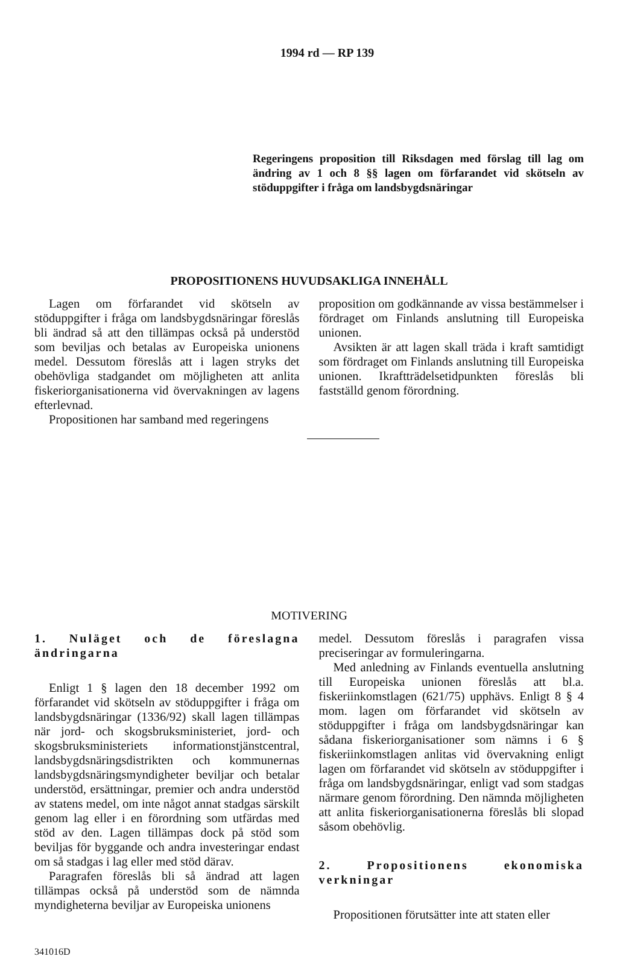1994 rd — RP 139
Regeringens proposition till Riksdagen med förslag till lag om ändring av 1 och 8 §§ lagen om förfarandet vid skötseln av stöduppgifter i fråga om landsbygdsnäringar
PROPOSITIONENS HUVUDSAKLIGA INNEHÅLL
Lagen om förfarandet vid skötseln av stöduppgifter i fråga om landsbygdsnäringar föreslås bli ändrad så att den tillämpas också på understöd som beviljas och betalas av Europeiska unionens medel. Dessutom föreslås att i lagen stryks det obehövliga stadgandet om möjligheten att anlita fiskeriorganisationerna vid övervakningen av lagens efterlevnad.
Propositionen har samband med regeringens
proposition om godkännande av vissa bestämmelser i fördraget om Finlands anslutning till Europeiska unionen.
Avsikten är att lagen skall träda i kraft samtidigt som fördraget om Finlands anslutning till Europeiska unionen. Ikraftträdelsetidpunkten föreslås bli fastställd genom förordning.
MOTIVERING
1. Nuläget och de föreslagna ändringarna
Enligt 1 § lagen den 18 december 1992 om förfarandet vid skötseln av stöduppgifter i fråga om landsbygdsnäringar (1336/92) skall lagen tillämpas när jord- och skogsbruksministeriet, jord- och skogsbruksministeriets informationstjänstcentral, landsbygdsnäringsdistrikten och kommunernas landsbygdsnäringsmyndigheter beviljar och betalar understöd, ersättningar, premier och andra understöd av statens medel, om inte något annat stadgas särskilt genom lag eller i en förordning som utfärdas med stöd av den. Lagen tillämpas dock på stöd som beviljas för byggande och andra investeringar endast om så stadgas i lag eller med stöd därav.
Paragrafen föreslås bli så ändrad att lagen tillämpas också på understöd som de nämnda myndigheterna beviljar av Europeiska unionens
medel. Dessutom föreslås i paragrafen vissa preciseringar av formuleringarna.
Med anledning av Finlands eventuella anslutning till Europeiska unionen föreslås att bl.a. fiskeriinkomstlagen (621/75) upphävs. Enligt 8 § 4 mom. lagen om förfarandet vid skötseln av stöduppgifter i fråga om landsbygdsnäringar kan sådana fiskeriorganisationer som nämns i 6 § fiskeriinkomstlagen anlitas vid övervakning enligt lagen om förfarandet vid skötseln av stöduppgifter i fråga om landsbygdsnäringar, enligt vad som stadgas närmare genom förordning. Den nämnda möjligheten att anlita fiskeriorganisationerna föreslås bli slopad såsom obehövlig.
2. Propositionens ekonomiska verkningar
Propositionen förutsätter inte att staten eller
341016D